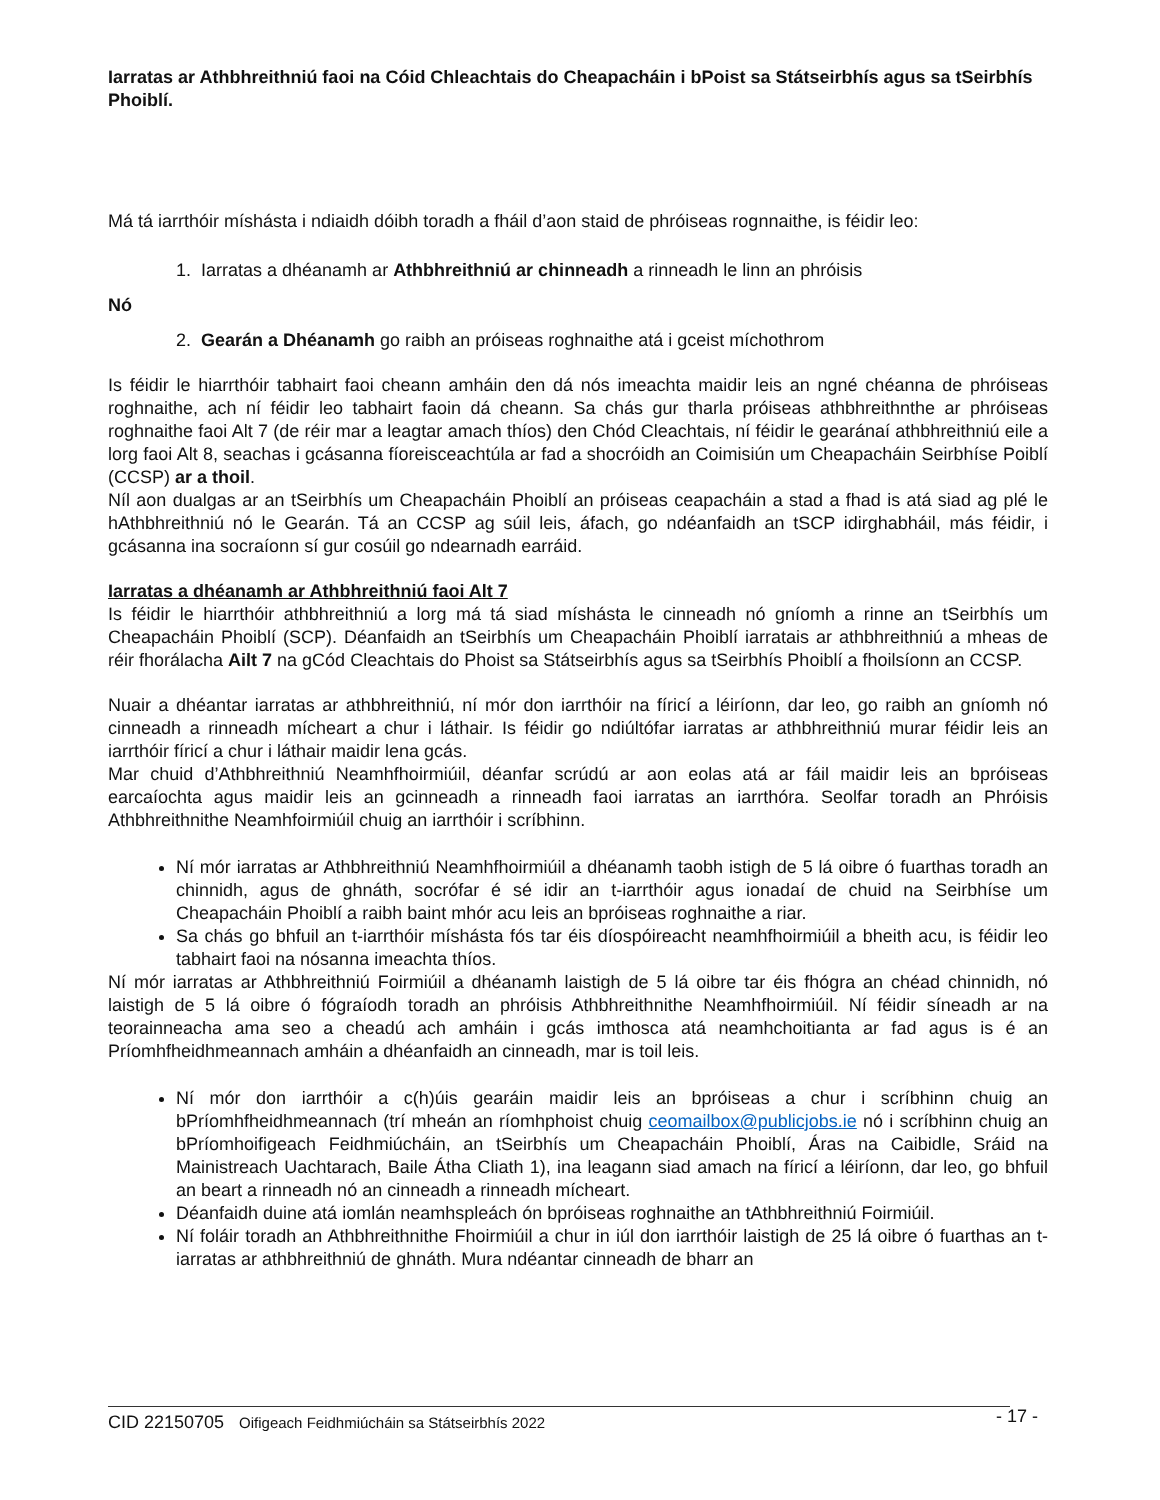Iarratas ar Athbhreithniú faoi na Cóid Chleachtais do Cheapacháin i bPoist sa Státseirbhís agus sa tSeirbhís Phoiblí.
Má tá iarrthóir míshásta i ndiaidh dóibh toradh a fháil d’aon staid de phróiseas rognnaithe, is féidir leo:
1. Iarratas a dhéanamh ar Athbhreithniú ar chinneadh a rinneadh le linn an phróisis
Nó
2. Gearán a Dhéanamh go raibh an próiseas roghnaithe atá i gceist míchothrom
Is féidir le hiarrthóir tabhairt faoi cheann amháin den dá nós imeachta maidir leis an ngné chéanna de phróiseas roghnaithe, ach ní féidir leo tabhairt faoin dá cheann. Sa chás gur tharla próiseas athbhreithnthe ar phróiseas roghnaithe faoi Alt 7 (de réir mar a leagtar amach thíos) den Chód Cleachtais, ní féidir le gearánaí athbhreithniú eile a lorg faoi Alt 8, seachas i gcásanna fíoreisceachtúla ar fad a shocróidh an Coimisiún um Cheapacháin Seirbhíse Poiblí (CCSP) ar a thoil.
Níl aon dualgas ar an tSeirbhís um Cheapacháin Phoiblí an próiseas ceapacháin a stad a fhad is atá siad ag plé le hAthbhreithniú nó le Gearán. Tá an CCSP ag súil leis, áfach, go ndéanfaidh an tSCP idirghabháil, más féidir, i gcásanna ina socraíonn sí gur cosúil go ndearnadh earráid.
Iarratas a dhéanamh ar Athbhreithniú faoi Alt 7
Is féidir le hiarrthóir athbhreithniú a lorg má tá siad míshásta le cinneadh nó gníomh a rinne an tSeirbhís um Cheapacháin Phoiblí (SCP). Déanfaidh an tSeirbhís um Cheapacháin Phoiblí iarratais ar athbhreithniú a mheas de réir fhorálacha Ailt 7 na gCód Cleachtais do Phoist sa Státseirbhís agus sa tSeirbhís Phoiblí a fhoilsíonn an CCSP.
Nuair a dhéantar iarratas ar athbhreithniú, ní mór don iarrthóir na fíricí a léiríonn, dar leo, go raibh an gníomh nó cinneadh a rinneadh mícheart a chur i láthair. Is féidir go ndiúltófar iarratas ar athbhreithniú murar féidir leis an iarrthóir fíricí a chur i láthair maidir lena gcás.
Mar chuid d’Athbhreithniú Neamhfhoirmiúil, déanfar scrúdú ar aon eolas atá ar fáil maidir leis an bpróiseas earcaíochta agus maidir leis an gcinneadh a rinneadh faoi iarratas an iarrthóra. Seolfar toradh an Phróisis Athbhreithnithe Neamhfoirmiúil chuig an iarrthóir i scríbhinn.
Ní mór iarratas ar Athbhreithniú Neamhfhoirmiúil a dhéanamh taobh istigh de 5 lá oibre ó fuarthas toradh an chinnidh, agus de ghnáth, socrófar é sé idir an t-iarrthóir agus ionadaí de chuid na Seirbhíse um Cheapacháin Phoiblí a raibh baint mhór acu leis an bpróiseas roghnaithe a riar.
Sa chás go bhfuil an t-iarrthóir míshásta fós tar éis díospóireacht neamhfhoirmiúil a bheith acu, is féidir leo tabhairt faoi na nósanna imeachta thíos.
Ní mór iarratas ar Athbhreithniú Foirmiúil a dhéanamh laistigh de 5 lá oibre tar éis fhógra an chéad chinnidh, nó laistigh de 5 lá oibre ó fógraíodh toradh an phróisis Athbhreithnithe Neamhfhoirmiúil. Ní féidir síneadh ar na teorainneacha ama seo a cheadú ach amháin i gcás imthosca atá neamhchoitianta ar fad agus is é an Príomhfheidhmeannach amháin a dhéanfaidh an cinneadh, mar is toil leis.
Ní mór don iarrthóir a c(h)úis gearáin maidir leis an bpróiseas a chur i scríbhinn chuig an bPríomhfheidhmeannach (trí mheán an ríomhphoist chuig ceomailbox@publicjobs.ie nó i scríbhinn chuig an bPríomhoifigeach Feidhmiúcháin, an tSeirbhís um Cheapacháin Phoiblí, Áras na Caibidle, Sráid na Mainistreach Uachtarach, Baile Átha Cliath 1), ina leagann siad amach na fíricí a léiríonn, dar leo, go bhfuil an beart a rinneadh nó an cinneadh a rinneadh mícheart.
Déanfaidh duine atá iomlán neamhspleách ón bpróiseas roghnaithe an tAthbhreithniú Foirmiúil.
Ní foláir toradh an Athbhreithnithe Fhoirmiúil a chur in iúl don iarrthóir laistigh de 25 lá oibre ó fuarthas an t-iarratas ar athbhreithniú de ghnáth. Mura ndéantar cinneadh de bharr an
CID 22150705 Oifigeach Feidhmiúcháin sa Státseirbhís 2022 - 17 -